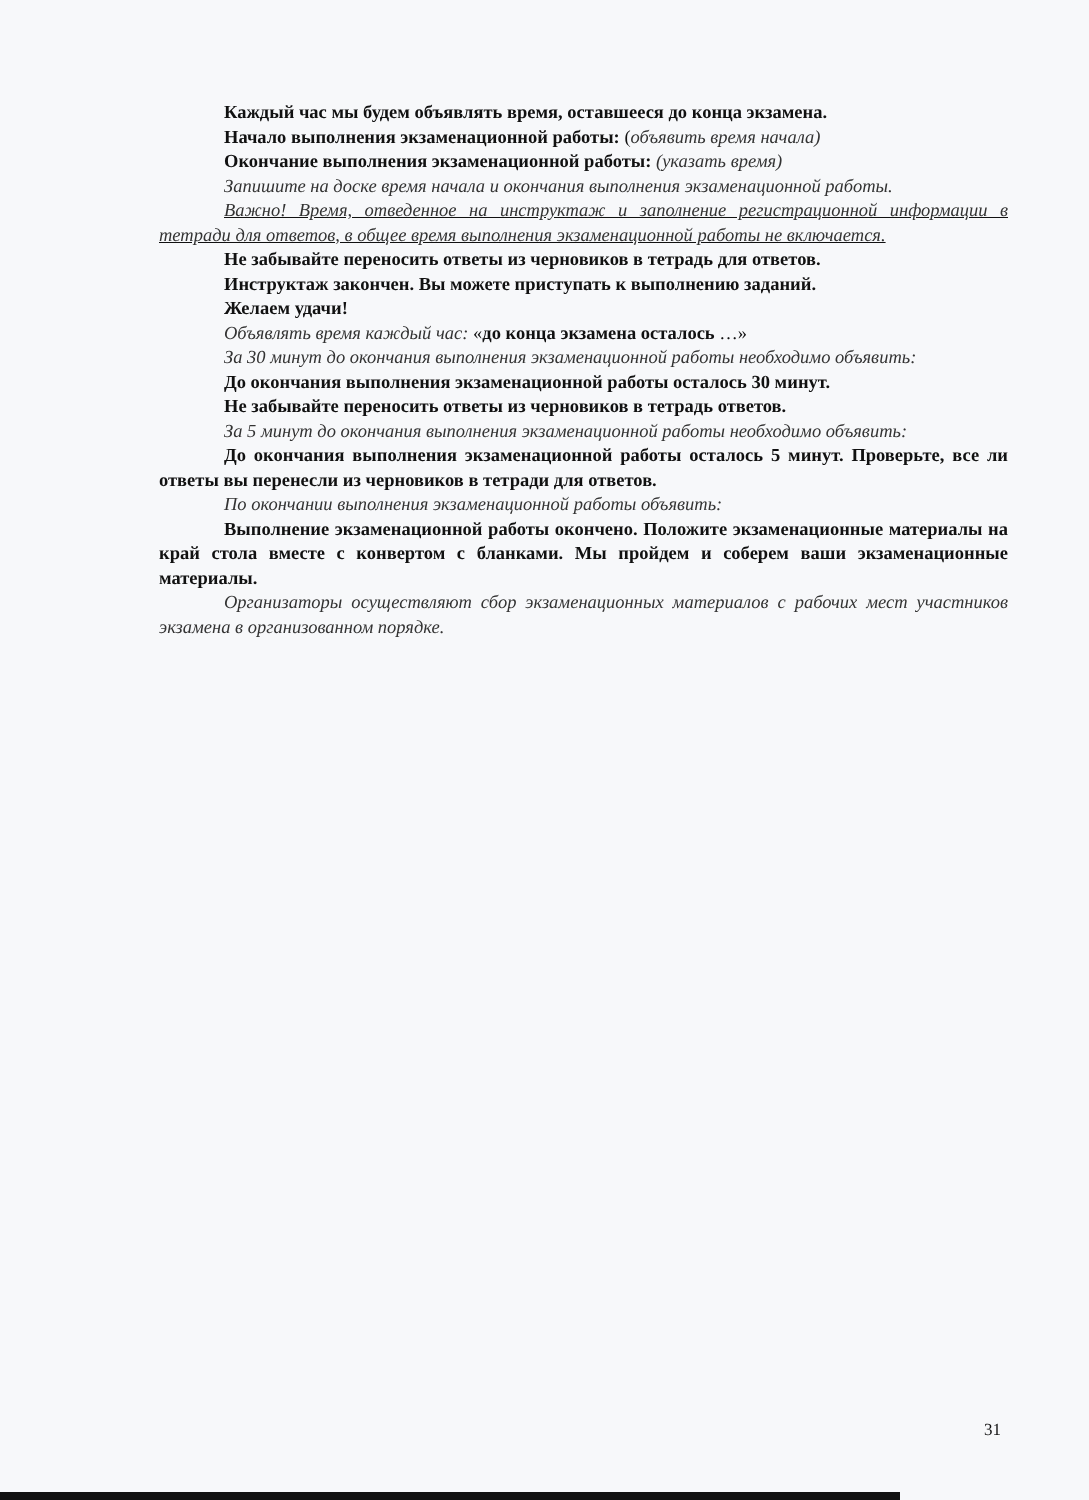Каждый час мы будем объявлять время, оставшееся до конца экзамена.
Начало выполнения экзаменационной работы: (объявить время начала)
Окончание выполнения экзаменационной работы: (указать время)
Запишите на доске время начала и окончания выполнения экзаменационной работы.
Важно! Время, отведенное на инструктаж и заполнение регистрационной информации в тетради для ответов, в общее время выполнения экзаменационной работы не включается.
Не забывайте переносить ответы из черновиков в тетрадь для ответов.
Инструктаж закончен. Вы можете приступать к выполнению заданий.
Желаем удачи!
Объявлять время каждый час: «до конца экзамена осталось …»
За 30 минут до окончания выполнения экзаменационной работы необходимо объявить:
До окончания выполнения экзаменационной работы осталось 30 минут.
Не забывайте переносить ответы из черновиков в тетрадь ответов.
За 5 минут до окончания выполнения экзаменационной работы необходимо объявить:
До окончания выполнения экзаменационной работы осталось 5 минут. Проверьте, все ли ответы вы перенесли из черновиков в тетради для ответов.
По окончании выполнения экзаменационной работы объявить:
Выполнение экзаменационной работы окончено. Положите экзаменационные материалы на край стола вместе с конвертом с бланками. Мы пройдем и соберем ваши экзаменационные материалы.
Организаторы осуществляют сбор экзаменационных материалов с рабочих мест участников экзамена в организованном порядке.
31